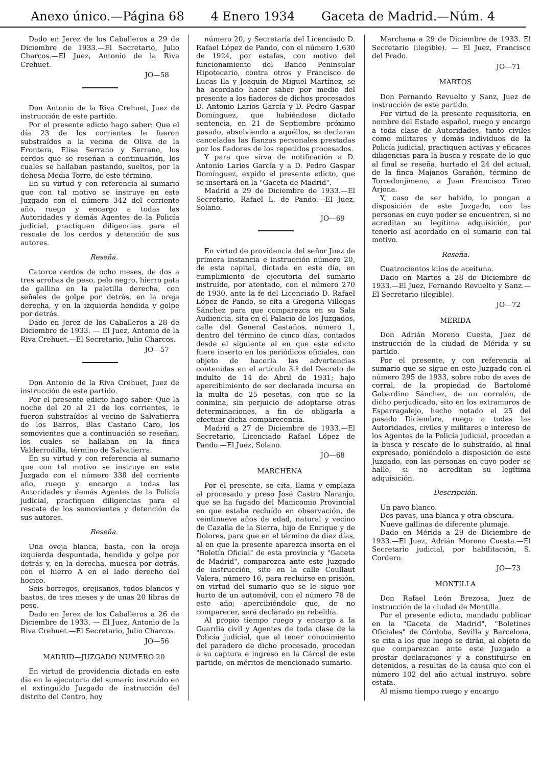Anexo único.—Página 68 4 Enero 1934 Gaceta de Madrid.—Núm. 4
Dado en Jerez de los Caballeros a 29 de Diciembre de 1933.—El Secretario, Julio Charcos.—El Juez, Antonio de la Riva Crehuet.
JO—58
Don Antonio de la Riva Crehuet, Juez de instrucción de este partido.
Por el presente edicto hago saber: Que el día 23 de los corrientes le fueron substraídos a la vecina de Oliva de la Frontera, Elisa Serrano y Serrano, los cerdos que se reseñan a continuación, los cuales se hallaban pastando, sueltos, por la dehesa Media Torre, de este término.
En su virtud y con referencia al sumario que con tal motivo se instruye en este Juzgado con el número 342 del corriente año, ruego y encargo a todas las Autoridades y demás Agentes de la Policía judicial, practiquen diligencias para el rescate de los cerdos y detención de sus autores.
Reseña.
Catorce cerdos de ocho meses, de dos a tres arrobas de peso, pelo negro, hierro pata de gallina en la paletilla derecha, con señales de golpe por detrás, en la oreja derecha, y en la izquierda hendida y golpe por detrás.
Dado en Jerez de los Caballeros a 28 de Diciembre de 1933. — El Juez, Antonio de la Riva Crehuet.—El Secretario, Julio Charcos.
JO—57
Don Antonio de la Riva Crehuet, Juez de instrucción de este partido.
Por el presente edicto hago saber: Que la noche del 20 al 21 de los corrientes, le fueron substraídos al vecino de Salvatierra de los Barros, Blas Castaño Caro, los semovientes que a continuación se reseñan, los cuales se hallaban en la finca Valderrodilla, término de Salvatierra.
En su virtud y con referencia al sumario que con tal motivo se instruye en este Juzgado con el número 338 del corriente año, ruego y encargo a todas las Autoridades y demás Agentes de la Policía judicial, practiquen diligencias para el rescate de los semovientes y detención de sus autores.
Reseña.
Una oveja blanca, basta, con la oreja izquierda despuntada, hendida y golpe por detrás y, en la derecha, muesca por detrás, con el hierro A en el lado derecho del hocico.
Seis borregos, orejisanos, todos blancos y bastos, de tres meses y de unas 20 libras de peso.
Dado en Jerez de los Caballeros a 26 de Diciembre de 1933. — El Juez, Antonio de la Riva Crehuet.—El Secretario, Julio Charcos.
JO—56
MADRID—JUZGADO NUMERO 20
En virtud de providencia dictada en este día en la ejecutoria del sumario instruído en el extinguido Juzgado de instrucción del distrito del Centro, hoy
número 20, y Secretaría del Licenciado D. Rafael López de Pando, con el número 1.630 de 1924, por estafas, con motivo del funcionamiento del Banco Peninsular Hipotecario, contra otros y Francisco de Lucas Ila y Joaquín de Miguel Martínez, se ha acordado hacer saber por medio del presente a los fiadores de dichos procesados D. Antonio Larios García y D. Pedro Gaspar Domínguez, que habiéndose dictado sentencia, en 21 de Septiembre próximo pasado, absolviendo a aquéllos, se declaran canceladas las fianzas personales prestadas por los fiadores de los repetidos procesados.
Y para que sirva de notificación a D. Antonio Larios García y a D. Pedro Gaspar Domínguez, expido el presente edicto, que se insertará en la "Gaceta de Madrid".
Madrid a 29 de Diciembre de 1933.—El Secretario, Rafael L. de Pando.—El Juez, Solano.
JO—69
En virtud de providencia del señor Juez de primera instancia e instrucción número 20, de esta capital, dictada en este día, en cumplimiento de ejecutoria del sumario instruído, por atentado, con el número 270 de 1930, ante la fe del Licenciado D. Rafael López de Pando, se cita a Gregoria Villegas Sánchez para que comparezca en su Sala Audiencia, sita en el Palacio de los Juzgados, calle del General Castaños, número 1, dentro del término de cinco días, contados desde el siguiente al en que este edicto fuere inserto en los periódicos oficiales, con objeto de hacerla las advertencias contenidas en el artículo 3.º del Decreto de indulto de 14 de Abril de 1931; bajo apercibimiento de ser declarada incursa en la multa de 25 pesetas, con que se la conmina, sin perjuicio de adoptarse otras determinaciones, a fin de obligarla a efectuar dicha comparecencia.
Madrid a 27 de Diciembre de 1933.—El Secretario, Licenciado Rafael López de Pando.—El Juez, Solano.
JO—68
MARCHENA
Por el presente, se cita, llama y emplaza al procesado y preso José Castro Naranjo, que se ha fugado del Manicomio Provincial en que estaba recluído en observación, de veintinueve años de edad, natural y vecino de Cazalla de la Sierra, hijo de Enrique y de Dolores, para que en el término de diez días, al en que la presente aparezca inserta en el "Boletín Oficial" de esta provincia y "Gaceta de Madrid", comparezca ante este Juzgado de instrucción, sito en la calle Coullaut Valera, número 16, para recluirse en prisión, en virtud del sumario que se le sigue por hurto de un automóvil, con el número 78 de este año; apercibiéndole que, de no comparecer, será declarado en rebeldía.
Al propio tiempo ruego y encargo a la Guardia civil y Agentes de toda clase de la Policía judicial, que al tener conocimiento del paradero de dicho procesado, procedan a su captura e ingreso en la Cárcel de este partido, en méritos de mencionado sumario.
Marchena a 29 de Diciembre de 1933. El Secretario (ilegible). — El Juez, Francisco del Prado.
JO—71
MARTOS
Don Fernando Revuelto y Sanz, Juez de instrucción de este partido.
Por virtud de la presente requisitoria, en nombre del Estado español, ruego y encargo a toda clase de Autoridades, tanto civiles como militares y demás individuos de la Policía judicial, practiquen activas y eficaces diligencias para la busca y rescate de lo que al final se reseña, hurtado el 24 del actual, de la finca Majanos Garañón, término de Torredonjimeno, a Juan Francisco Tirao Arjona.
Y, caso de ser habido, lo pongan a disposición de este Juzgado, con las personas en cuyo poder se encuentren, si no acreditan su legítima adquisición, por tenerlo así acordado en el sumario con tal motivo.
Reseña.
Cuatrocientos kilos de aceituna.
Dado en Martos a 28 de Diciembre de 1933.—El Juez, Fernando Revuelto y Sanz.—El Secretario (ilegible).
JO—72
MERIDA
Don Adrián Moreno Cuesta, Juez de instrucción de la ciudad de Mérida y su partido.
Por el presente, y con referencia al sumario que se sigue en este Juzgado con el número 295 de 1933, sobre robo de aves de corral, de la propiedad de Bartolomé Gabardino Sánchez, de un corralón, de dicho perjudicado, sito en los extramuros de Esparragalejo, hecho notado el 25 del pasado Diciembre, ruego a todas las Autoridades, civiles y militares e intereso de los Agentes de la Policía judicial, procedan a la busca y rescate de lo substraído, al final expresado, poniéndolo a disposición de este Juzgado, con las personas en cuyo poder se halle, si no acreditan su legítima adquisición.
Descripción.
Un pavo blanco.
Dos pavas, una blanca y otra obscura.
Nueve gallinas de diferente plumaje.
Dado en Mérida a 29 de Diciembre de 1933.—El Juez, Adrián Moreno Cuesta.—El Secretario judicial, por habilitación, S. Cordero.
JO—73
MONTILLA
Don Rafael León Brezosa, Juez de instrucción de la ciudad de Montilla.
Por el presente edicto, mandado publicar en la "Gaceta de Madrid", "Boletines Oficiales" de Córdoba, Sevilla y Barcelona, se cita a los que luego se dirán, al objeto de que comparezcan ante este Juzgado a prestar declaraciones y a constituirse en detenidos, a resultas de la causa que con el número 102 del año actual instruyo, sobre estafa.
Al mismo tiempo ruego y encargo